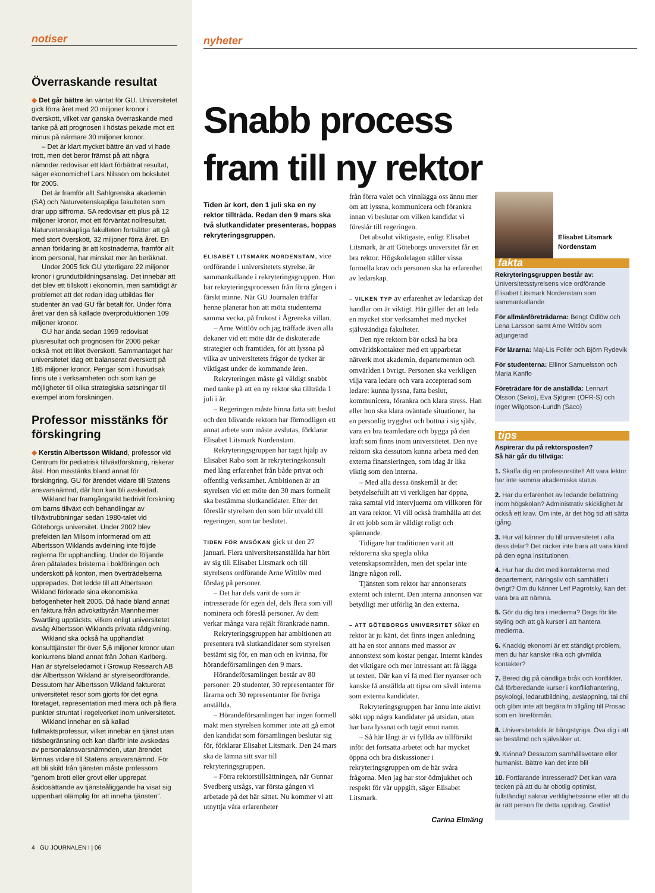notiser
Överraskande resultat
◆ Det går bättre än väntat för GU. Universitetet gick förra året med 20 miljoner kronor i överskott, vilket var ganska överraskande med tanke på att prognosen i höstas pekade mot ett minus på närmare 30 miljoner kronor.
– Det är klart mycket bättre än vad vi hade trott, men det beror främst på att några nämnder redovisar ett klart förbättrat resultat, säger ekonomichef Lars Nilsson om bokslutet för 2005.
Det är framför allt Sahlgrenska akademin (SA) och Naturvetenskapliga fakulteten som drar upp siffrorna. SA redovisar ett plus på 12 miljoner kronor, mot ett förväntat nollresultat. Naturvetenskapliga fakulteten fortsätter att gå med stort överskott, 32 miljoner förra året. En annan förklaring är att kostnaderna, framför allt inom personal, har minskat mer än beräknat.
Under 2005 fick GU ytterligare 22 miljoner kronor i grundutbildningsanslag. Det innebär att det blev ett tillskott i ekonomin, men samtidigt är problemet att det redan idag utbildas fler studenter än vad GU får betalt för. Under förra året var den så kallade överproduktionen 109 miljoner kronor.
GU har ända sedan 1999 redovisat plusresultat och prognosen för 2006 pekar också mot ett litet överskott. Sammantaget har universitetet idag ett balanserat överskott på 185 miljoner kronor. Pengar som i huvudsak finns ute i verksamheten och som kan ge möjligheter till olika strategiska satsningar till exempel inom forskningen.
Professor misstänks för förskingring
◆ Kerstin Albertsson Wikland, professor vid Centrum för pediatrisk tillväxtforskning, riskerar åtal. Hon misstänks bland annat för förskingring. GU för ärendet vidare till Statens ansvarsnämnd, där hon kan bli avskedad.
Wikland har framgångsrikt bedrivit forskning om barns tillväxt och behandlingar av tillväxtrubbningar sedan 1980-talet vid Göteborgs universitet. Under 2002 blev prefekten Ian Milsom informerad om att Albertsson Wiklands avdelning inte följde reglerna för upphandling. Under de följande åren påtalades bristerna i bokföringen och underskott på konton, men överträdelserna upprepades. Det ledde till att Albertsson Wikland förlorade sina ekonomiska befogenheter helt 2005. Då hade bland annat en faktura från advokatbyrån Mannheimer Swartling upptäckts, vilken enligt universitetet avsåg Albertsson Wiklands privata rådgivning.
Wikland ska också ha upphandlat konsulttjänster för över 5,6 miljoner kronor utan konkurrens bland annat från Johan Karlberg. Han är styrelseledamot i Growup Research AB där Albertsson Wikland är styrelseordförande. Dessutom har Albertsson Wikland fakturerat universitetet resor som gjorts för det egna företaget, representation med mera och på flera punkter struntat i regelverket inom universitetet.
Wikland innehar en så kallad fullmaktsprofessur, vilket innebär en tjänst utan tidsbegränsning och kan därför inte avskedas av personalansvarsnämnden, utan ärendet lämnas vidare till Statens ansvarsnämnd. För att bli skild från tjänsten måste professorn ”genom brott eller grovt eller upprepat åsidosättande av tjänsteåliggande ha visat sig uppenbart olämplig för att inneha tjänsten”.
4 GU JOURNALEN I | 06
nyheter
Snabb process
fram till ny rektor
Tiden är kort, den 1 juli ska en ny rektor tillträda. Redan den 9 mars ska två slutkandidater presenteras, hoppas rekryteringsgruppen.
ELISABET LITSMARK NORDENSTAM, vice ordförande i universitetets styrelse, är sammankallande i rekryteringsgruppen. Hon har rekryteringsprocessen från förra gången i färskt minne. När GU Journalen träffar henne planerar hon att möta studenterna samma vecka, på frukost i Ågrenska villan.
– Arne Wittlöv och jag träffade även alla dekaner vid ett möte där de diskuterade strategier och framtiden, för att lyssna på vilka av universitetets frågor de tycker är viktigast under de kommande åren.
Rekryteringen måste gå väldigt snabbt med tanke på att en ny rektor ska tillträda 1 juli i år.
– Regeringen måste hinna fatta sitt beslut och den blivande rektorn har förmodligen ett annat arbete som måste avslutas, förklarar Elisabet Litsmark Nordenstam.
Rekryteringsgruppen har tagit hjälp av Elisabet Rabo som är rekryteringskonsult med lång erfarenhet från både privat och offentlig verksamhet. Ambitionen är att styrelsen vid ett möte den 30 mars formellt ska bestämma slutkandidater. Efter det föreslår styrelsen den som blir utvald till regeringen, som tar beslutet.
TIDEN FÖR ANSÖKAN gick ut den 27 januari. Flera universitetsanställda har hört av sig till Elisabet Litsmark och till styrelsens ordförande Arne Wittlöv med förslag på personer.
– Det har dels varit de som är intresserade för egen del, dels flera som vill nominera och föreslå personer. Av dem verkar många vara rejält förankrade namn.
Rekryteringsgruppen har ambitionen att presentera två slutkandidater som styrelsen bestämt sig för, en man och en kvinna, för hörandeförsamlingen den 9 mars.
Hörandeförsamlingen består av 80 personer: 20 studenter, 30 representanter för lärarna och 30 representanter för övriga anställda.
– Hörandeförsamlingen har ingen formell makt men styrelsen kommer inte att gå emot den kandidat som församlingen beslutar sig för, förklarar Elisabet Litsmark. Den 24 mars ska de lämna sitt svar till rekryteringsgruppen.
– Förra rektorstillsättningen, när Gunnar Svedberg utsågs, var första gången vi arbetade på det här sättet. Nu kommer vi att utnyttja våra erfarenheter
från förra valet och vinnlägga oss ännu mer om att lyssna, kommunicera och förankra innan vi beslutar om vilken kandidat vi föreslår till regeringen.
Det absolut viktigaste, enligt Elisabet Litsmark, är att Göteborgs universitet får en bra rektor. Högskolelagen ställer vissa formella krav och personen ska ha erfarenhet av ledarskap.
– VILKEN TYP av erfarenhet av ledarskap det handlar om är viktigt. Här gäller det att leda en mycket stor verksamhet med mycket självständiga fakulteter.
Den nye rektorn bör också ha bra omvärldskontakter med ett upparbetat nätverk mot akademin, departementen och omvärlden i övrigt. Personen ska verkligen vilja vara ledare och vara accepterad som ledare: kunna lyssna, fatta beslut, kommunicera, förankra och klara stress. Han eller hon ska klara oväntade situationer, ha en personlig trygghet och bottna i sig själv, vara en bra teamledare och bygga på den kraft som finns inom universitetet. Den nye rektorn ska dessutom kunna arbeta med den externa finansieringen, som idag är lika viktig som den interna.
– Med alla dessa önskemål är det betydelsefullt att vi verkligen har öppna, raka samtal vid intervjuerna om villkoren för att vara rektor. Vi vill också framhålla att det är ett jobb som är väldigt roligt och spännande.
Tidigare har traditionen varit att rektorerna ska spegla olika vetenskapsområden, men det spelar inte längre någon roll.
Tjänsten som rektor har annonserats externt och internt. Den interna annonsen var betydligt mer utförlig än den externa.
– ATT GÖTEBORGS UNIVERSITET söker en rektor är ju känt, det finns ingen anledning att ha en stor annons med massor av annonstext som kostar pengar. Internt kändes det viktigare och mer intressant att få lägga ut texten. Där kan vi få med fler nyanser och kanske få anställda att tipsa om såväl interna som externa kandidater.
Rekryteringsgruppen har ännu inte aktivt sökt upp några kandidater på utsidan, utan har bara lyssnat och tagit emot namn.
– Så här långt är vi fyllda av tillförsikt inför det fortsatta arbetet och har mycket öppna och bra diskussioner i rekryteringsgruppen om de här svåra frågorna. Men jag har stor ödmjukhet och respekt för vår uppgift, säger Elisabet Litsmark.
Carina Elmäng
Elisabet Litsmark
Nordenstam
fakta
Rekryteringsgruppen består av:
Universitetsstyrelsens vice ordförande Elisabet Litsmark Nordenstam som sammankallande
För allmänföreträdarna: Bengt Odlöw och Lena Larsson samt Arne Wittlöv som adjungerad
För lärarna: Maj-Lis Follér och Björn Rydevik
För studenterna: Ellinor Samuelsson och Maria Kanflo
Företrädare för de anställda: Lennart Olsson (Seko), Eva Sjögren (OFR-S) och Inger Wilgotson-Lundh (Saco)
tips
Aspirerar du på rektorsposten?
Så här går du tillväga:
1. Skaffa dig en professorstitel! Att vara lektor har inte samma akademiska status.
2. Har du erfarenhet av ledande befattning inom högskolan? Administrativ skicklighet är också ett krav. Om inte, är det hög tid att sätta igång.
3. Hur väl känner du till universitetet i alla dess delar? Det räcker inte bara att vara känd på den egna institutionen.
4. Hur har du det med kontakterna med departement, näringsliv och samhället i övrigt? Om du känner Leif Pagrotsky, kan det vara bra att nämna.
5. Gör du dig bra i medierna? Dags för lite styling och att gå kurser i att hantera medierna.
6. Knackig ekonomi är ett ständigt problem, men du har kanske rika och givmilda kontakter?
7. Bered dig på oändliga bråk och konflikter. Gå förberedande kurser i konflikthantering, psykologi, ledarutbildning, avslappning, tai chi och glöm inte att begära fri tillgång till Prosac som en löneförmån.
8. Universitetsfolk är bångstyriga. Öva dig i att se bestämd och självsäker ut.
9. Kvinna? Dessutom samhällsvetare eller humanist. Bättre kan det inte bli!
10. Fortfarande intresserad? Det kan vara tecken på att du är obotlig optimist, fullständigt saknar verklighetssinne eller att du är rätt person för detta uppdrag. Grattis!